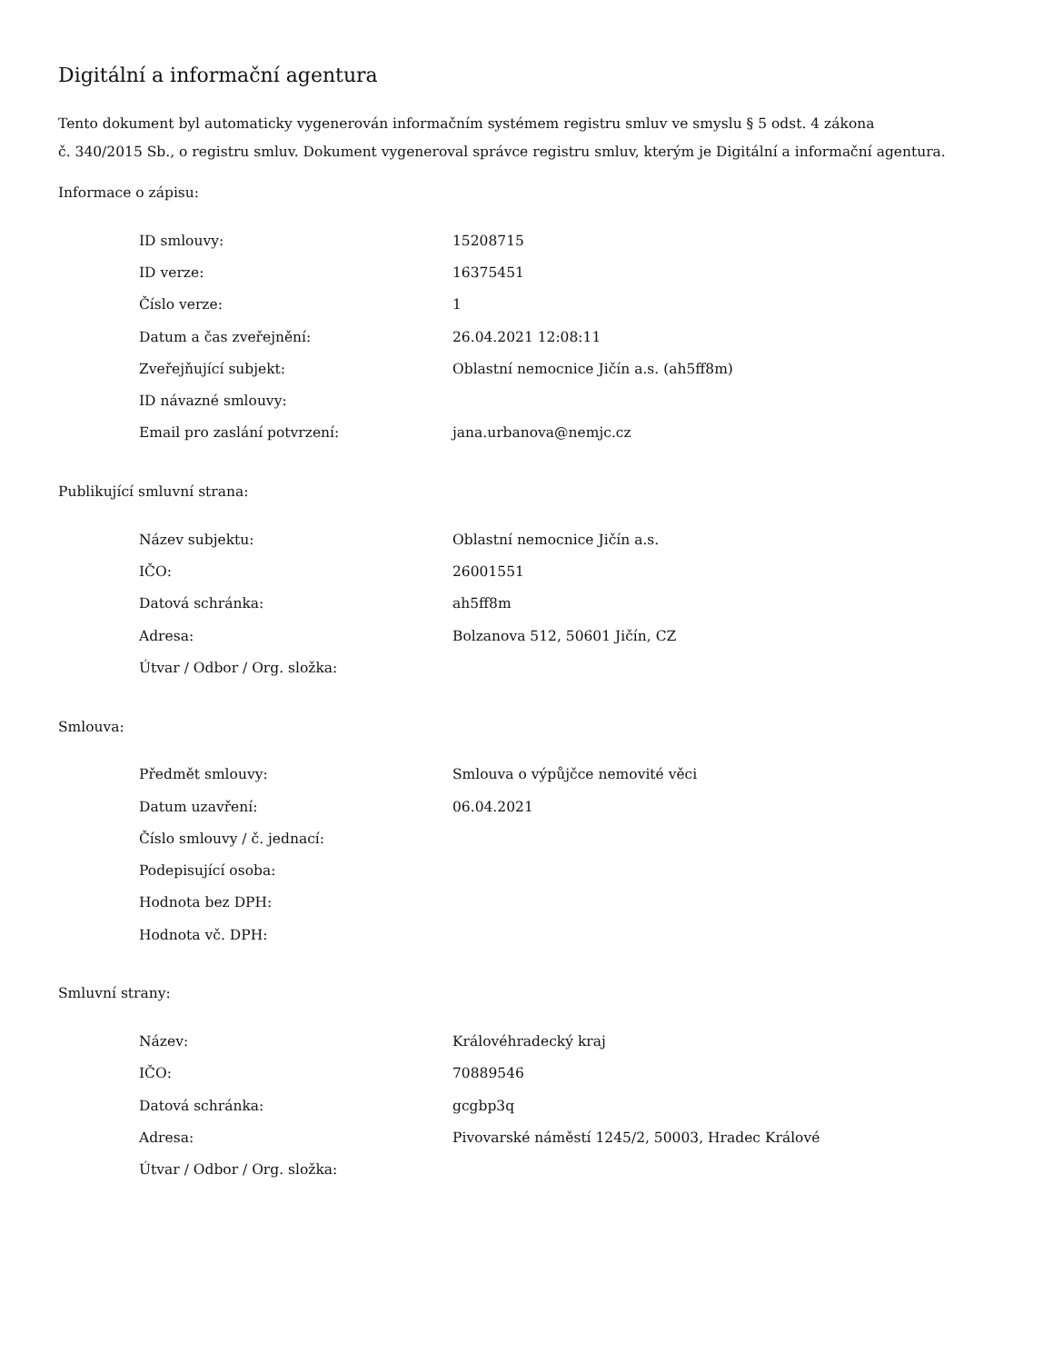Digitální a informační agentura
Tento dokument byl automaticky vygenerován informačním systémem registru smluv ve smyslu § 5 odst. 4 zákona
č. 340/2015 Sb., o registru smluv. Dokument vygeneroval správce registru smluv, kterým je Digitální a informační agentura.
Informace o zápisu:
| ID smlouvy: | 15208715 |
| ID verze: | 16375451 |
| Číslo verze: | 1 |
| Datum a čas zveřejnění: | 26.04.2021 12:08:11 |
| Zveřejňující subjekt: | Oblastní nemocnice Jičín a.s. (ah5ff8m) |
| ID návazné smlouvy: | |
| Email pro zaslání potvrzení: | jana.urbanova@nemjc.cz |
Publikující smluvní strana:
| Název subjektu: | Oblastní nemocnice Jičín a.s. |
| IČO: | 26001551 |
| Datová schránka: | ah5ff8m |
| Adresa: | Bolzanova 512, 50601 Jičín, CZ |
| Útvar / Odbor / Org. složka: | |
Smlouva:
| Předmět smlouvy: | Smlouva o výpůjčce nemovité věci |
| Datum uzavření: | 06.04.2021 |
| Číslo smlouvy / č. jednací: | |
| Podepisující osoba: | |
| Hodnota bez DPH: | |
| Hodnota vč. DPH: | |
Smluvní strany:
| Název: | Královéhradecký kraj |
| IČO: | 70889546 |
| Datová schránka: | gcgbp3q |
| Adresa: | Pivovarské náměstí 1245/2, 50003, Hradec Králové |
| Útvar / Odbor / Org. složka: | |